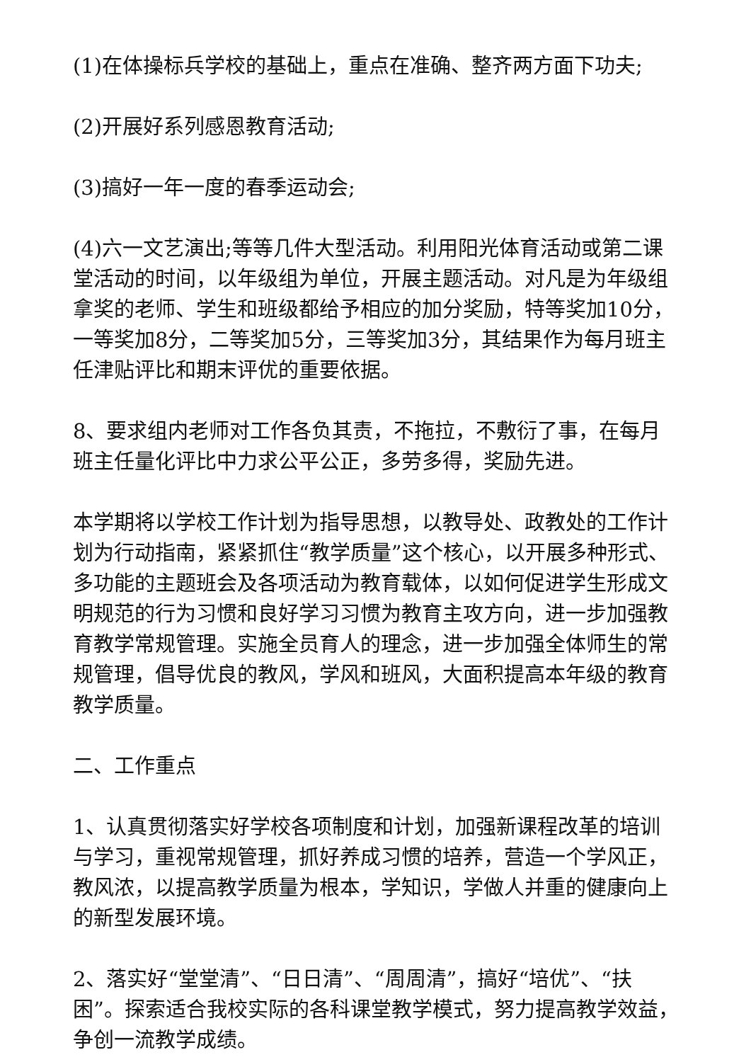(1)在体操标兵学校的基础上，重点在准确、整齐两方面下功夫;
(2)开展好系列感恩教育活动;
(3)搞好一年一度的春季运动会;
(4)六一文艺演出;等等几件大型活动。利用阳光体育活动或第二课堂活动的时间，以年级组为单位，开展主题活动。对凡是为年级组拿奖的老师、学生和班级都给予相应的加分奖励，特等奖加10分，一等奖加8分，二等奖加5分，三等奖加3分，其结果作为每月班主任津贴评比和期末评优的重要依据。
8、要求组内老师对工作各负其责，不拖拉，不敷衍了事，在每月班主任量化评比中力求公平公正，多劳多得，奖励先进。
本学期将以学校工作计划为指导思想，以教导处、政教处的工作计划为行动指南，紧紧抓住“教学质量”这个核心，以开展多种形式、多功能的主题班会及各项活动为教育载体，以如何促进学生形成文明规范的行为习惯和良好学习习惯为教育主攻方向，进一步加强教育教学常规管理。实施全员育人的理念，进一步加强全体师生的常规管理，倡导优良的教风，学风和班风，大面积提高本年级的教育教学质量。
二、工作重点
1、认真贯彻落实好学校各项制度和计划，加强新课程改革的培训与学习，重视常规管理，抓好养成习惯的培养，营造一个学风正，教风浓，以提高教学质量为根本，学知识，学做人并重的健康向上的新型发展环境。
2、落实好“堂堂清”、“日日清”、“周周清”，搞好“培优”、“扶困”。探索适合我校实际的各科课堂教学模式，努力提高教学效益，争创一流教学成绩。